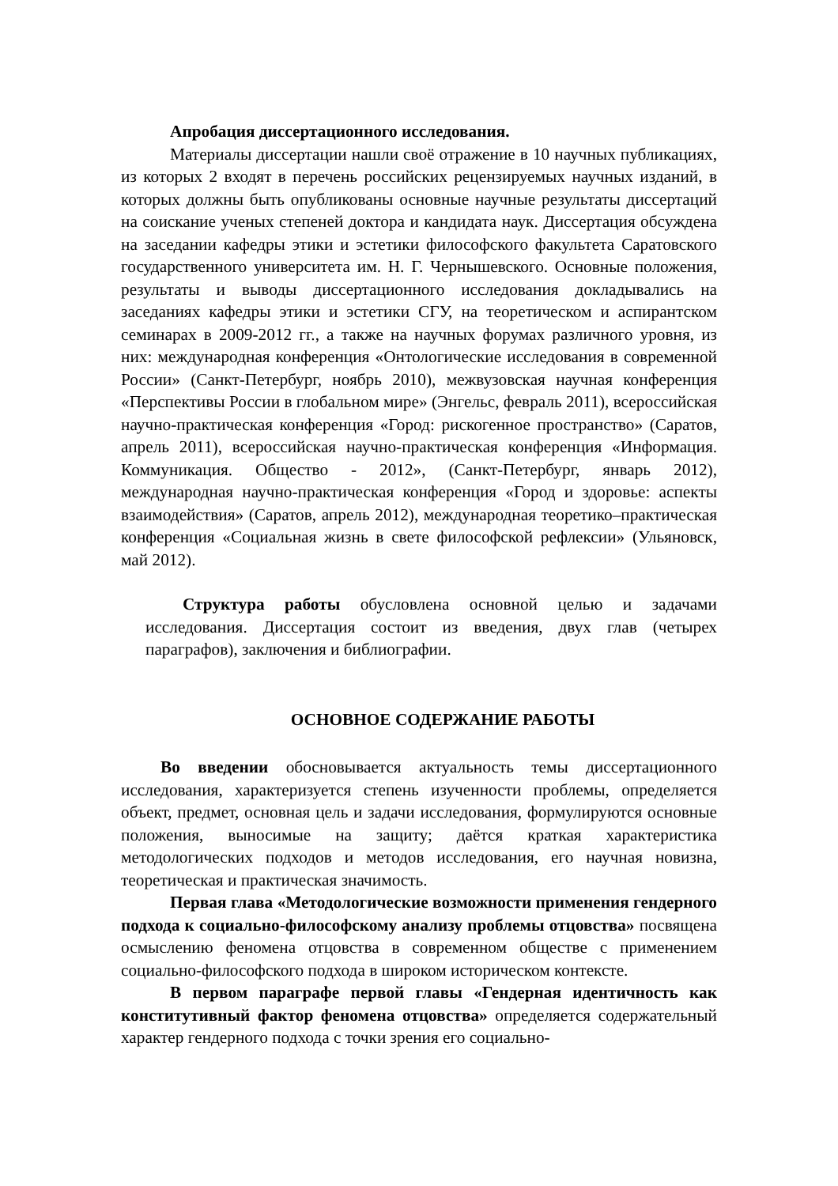Апробация диссертационного исследования.
Материалы диссертации нашли своё отражение в 10 научных публикациях, из которых 2 входят в перечень российских рецензируемых научных изданий, в которых должны быть опубликованы основные научные результаты диссертаций на соискание ученых степеней доктора и кандидата наук. Диссертация обсуждена на заседании кафедры этики и эстетики философского факультета Саратовского государственного университета им. Н. Г. Чернышевского. Основные положения, результаты и выводы диссертационного исследования докладывались на заседаниях кафедры этики и эстетики СГУ, на теоретическом и аспирантском семинарах в 2009-2012 гг., а также на научных форумах различного уровня, из них: международная конференция «Онтологические исследования в современной России» (Санкт-Петербург, ноябрь 2010), межвузовская научная конференция «Перспективы России в глобальном мире» (Энгельс, февраль 2011), всероссийская научно-практическая конференция «Город: рискогенное пространство» (Саратов, апрель 2011), всероссийская научно-практическая конференция «Информация. Коммуникация. Общество - 2012», (Санкт-Петербург, январь 2012), международная научно-практическая конференция «Город и здоровье: аспекты взаимодействия» (Саратов, апрель 2012), международная теоретико–практическая конференция «Социальная жизнь в свете философской рефлексии» (Ульяновск, май 2012).
Структура работы обусловлена основной целью и задачами исследования. Диссертация состоит из введения, двух глав (четырех параграфов), заключения и библиографии.
ОСНОВНОЕ СОДЕРЖАНИЕ РАБОТЫ
Во введении обосновывается актуальность темы диссертационного исследования, характеризуется степень изученности проблемы, определяется объект, предмет, основная цель и задачи исследования, формулируются основные положения, выносимые на защиту; даётся краткая характеристика методологических подходов и методов исследования, его научная новизна, теоретическая и практическая значимость.
Первая глава «Методологические возможности применения гендерного подхода к социально-философскому анализу проблемы отцовства» посвящена осмыслению феномена отцовства в современном обществе с применением социально-философского подхода в широком историческом контексте.
В первом параграфе первой главы «Гендерная идентичность как конститутивный фактор феномена отцовства» определяется содержательный характер гендерного подхода с точки зрения его социально-